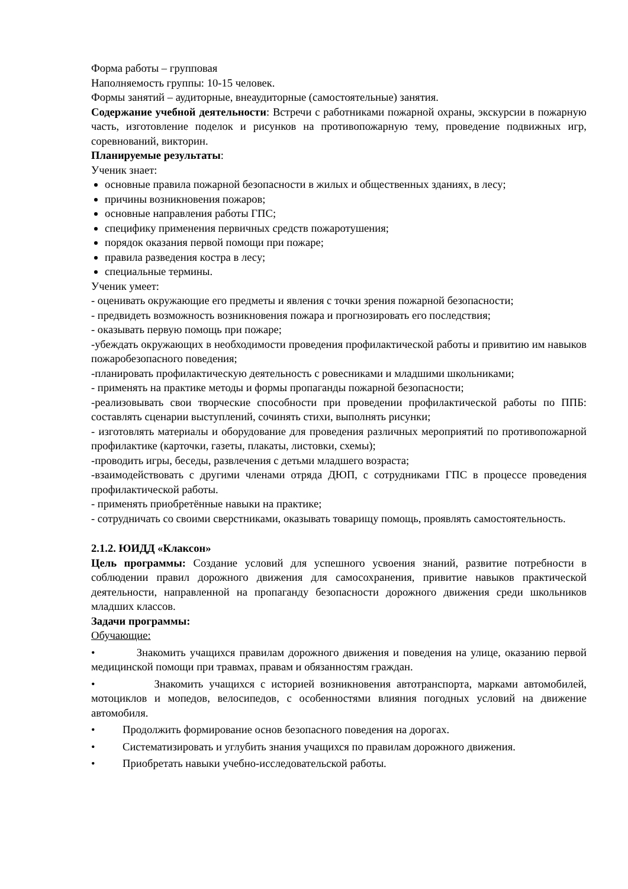Форма работы – групповая
Наполняемость группы: 10-15 человек.
Формы занятий – аудиторные, внеаудиторные (самостоятельные) занятия.
Содержание учебной деятельности: Встречи с работниками пожарной охраны, экскурсии в пожарную часть, изготовление поделок и рисунков на противопожарную тему, проведение подвижных игр, соревнований, викторин.
Планируемые результаты:
Ученик знает:
основные правила пожарной безопасности в жилых и общественных зданиях, в лесу;
причины возникновения пожаров;
основные направления работы ГПС;
специфику применения первичных средств пожаротушения;
порядок оказания первой помощи при пожаре;
правила разведения костра в лесу;
специальные термины.
Ученик умеет:
- оценивать окружающие его предметы и явления с точки зрения пожарной безопасности;
- предвидеть возможность возникновения пожара и прогнозировать его последствия;
- оказывать первую помощь при пожаре;
-убеждать окружающих в необходимости проведения профилактической работы и привитию им навыков пожаробезопасного поведения;
-планировать профилактическую деятельность с ровесниками и младшими школьниками;
- применять на практике методы и формы пропаганды пожарной безопасности;
-реализовывать свои творческие способности при проведении профилактической работы по ППБ: составлять сценарии выступлений, сочинять стихи, выполнять рисунки;
- изготовлять материалы и оборудование для проведения различных мероприятий по противопожарной профилактике (карточки, газеты, плакаты, листовки, схемы);
-проводить игры, беседы, развлечения с детьми младшего возраста;
-взаимодействовать с другими членами отряда ДЮП, с сотрудниками ГПС в процессе проведения профилактической работы.
- применять приобретённые навыки на практике;
- сотрудничать со своими сверстниками, оказывать товарищу помощь, проявлять самостоятельность.
2.1.2. ЮИДД «Клаксон»
Цель программы: Создание условий для успешного усвоения знаний, развитие потребности в соблюдении правил дорожного движения для самосохранения, привитие навыков практической деятельности, направленной на пропаганду безопасности дорожного движения среди школьников младших классов.
Задачи программы:
Обучающие:
• Знакомить учащихся правилам дорожного движения и поведения на улице, оказанию первой медицинской помощи при травмах, правам и обязанностям граждан.
• Знакомить учащихся с историей возникновения автотранспорта, марками автомобилей, мотоциклов и мопедов, велосипедов, с особенностями влияния погодных условий на движение автомобиля.
• Продолжить формирование основ безопасного поведения на дорогах.
• Систематизировать и углубить знания учащихся по правилам дорожного движения.
• Приобретать навыки учебно-исследовательской работы.